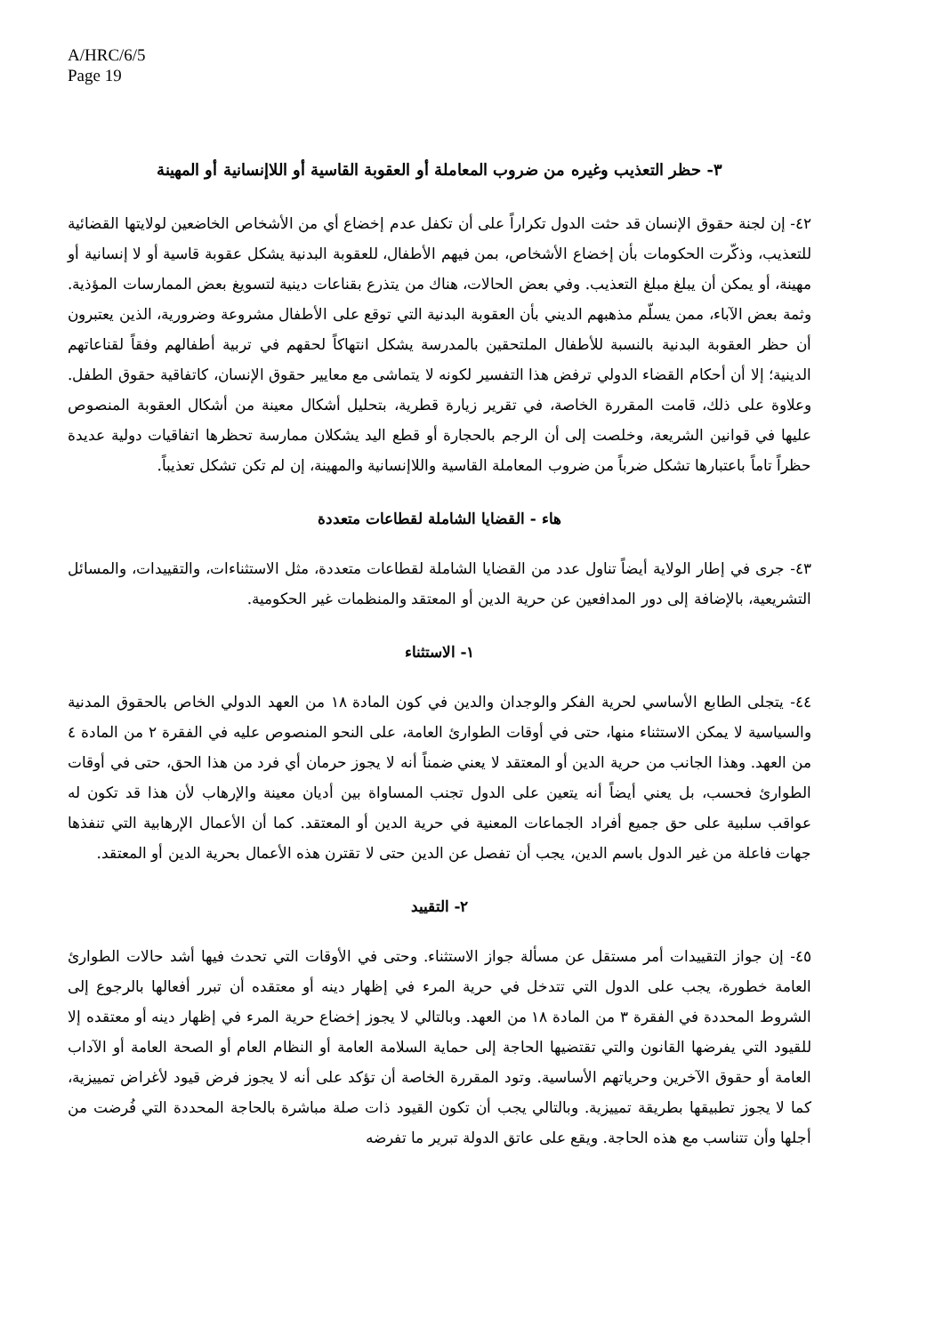A/HRC/6/5
Page 19
٣- حظر التعذيب وغيره من ضروب المعاملة أو العقوبة القاسية أو اللاإنسانية أو المهينة
٤٢- إن لجنة حقوق الإنسان قد حثت الدول تكراراً على أن تكفل عدم إخضاع أي من الأشخاص الخاضعين لولايتها القضائية للتعذيب، وذكّرت الحكومات بأن إخضاع الأشخاص، بمن فيهم الأطفال، للعقوبة البدنية يشكل عقوبة قاسية أو لا إنسانية أو مهينة، أو يمكن أن يبلغ مبلغ التعذيب. وفي بعض الحالات، هناك من يتذرع بقناعات دينية لتسويغ بعض الممارسات المؤذية. وثمة بعض الآباء، ممن يسلّم مذهبهم الديني بأن العقوبة البدنية التي توقع على الأطفال مشروعة وضرورية، الذين يعتبرون أن حظر العقوبة البدنية بالنسبة للأطفال الملتحقين بالمدرسة يشكل انتهاكاً لحقهم في تربية أطفالهم وفقاً لقناعاتهم الدينية؛ إلا أن أحكام القضاء الدولي ترفض هذا التفسير لكونه لا يتماشى مع معايير حقوق الإنسان، كاتفاقية حقوق الطفل. وعلاوة على ذلك، قامت المقررة الخاصة، في تقرير زيارة قطرية، بتحليل أشكال معينة من أشكال العقوبة المنصوص عليها في قوانين الشريعة، وخلصت إلى أن الرجم بالحجارة أو قطع اليد يشكلان ممارسة تحظرها اتفاقيات دولية عديدة حظراً تاماً باعتبارها تشكل ضرباً من ضروب المعاملة القاسية واللاإنسانية والمهينة، إن لم تكن تشكل تعذيباً.
هاء - القضايا الشاملة لقطاعات متعددة
٤٣- جرى في إطار الولاية أيضاً تناول عدد من القضايا الشاملة لقطاعات متعددة، مثل الاستثناءات، والتقييدات، والمسائل التشريعية، بالإضافة إلى دور المدافعين عن حرية الدين أو المعتقد والمنظمات غير الحكومية.
١- الاستثناء
٤٤- يتجلى الطابع الأساسي لحرية الفكر والوجدان والدين في كون المادة ١٨ من العهد الدولي الخاص بالحقوق المدنية والسياسية لا يمكن الاستثناء منها، حتى في أوقات الطوارئ العامة، على النحو المنصوص عليه في الفقرة ٢ من المادة ٤ من العهد. وهذا الجانب من حرية الدين أو المعتقد لا يعني ضمناً أنه لا يجوز حرمان أي فرد من هذا الحق، حتى في أوقات الطوارئ فحسب، بل يعني أيضاً أنه يتعين على الدول تجنب المساواة بين أديان معينة والإرهاب لأن هذا قد تكون له عواقب سلبية على حق جميع أفراد الجماعات المعنية في حرية الدين أو المعتقد. كما أن الأعمال الإرهابية التي تنفذها جهات فاعلة من غير الدول باسم الدين، يجب أن تفصل عن الدين حتى لا تقترن هذه الأعمال بحرية الدين أو المعتقد.
٢- التقييد
٤٥- إن جواز التقييدات أمر مستقل عن مسألة جواز الاستثناء. وحتى في الأوقات التي تحدث فيها أشد حالات الطوارئ العامة خطورة، يجب على الدول التي تتدخل في حرية المرء في إظهار دينه أو معتقده أن تبرر أفعالها بالرجوع إلى الشروط المحددة في الفقرة ٣ من المادة ١٨ من العهد. وبالتالي لا يجوز إخضاع حرية المرء في إظهار دينه أو معتقده إلا للقيود التي يفرضها القانون والتي تقتضيها الحاجة إلى حماية السلامة العامة أو النظام العام أو الصحة العامة أو الآداب العامة أو حقوق الآخرين وحرياتهم الأساسية. وتود المقررة الخاصة أن تؤكد على أنه لا يجوز فرض قيود لأغراض تمييزية، كما لا يجوز تطبيقها بطريقة تمييزية. وبالتالي يجب أن تكون القيود ذات صلة مباشرة بالحاجة المحددة التي فُرضت من أجلها وأن تتناسب مع هذه الحاجة. ويقع على عاتق الدولة تبرير ما تفرضه